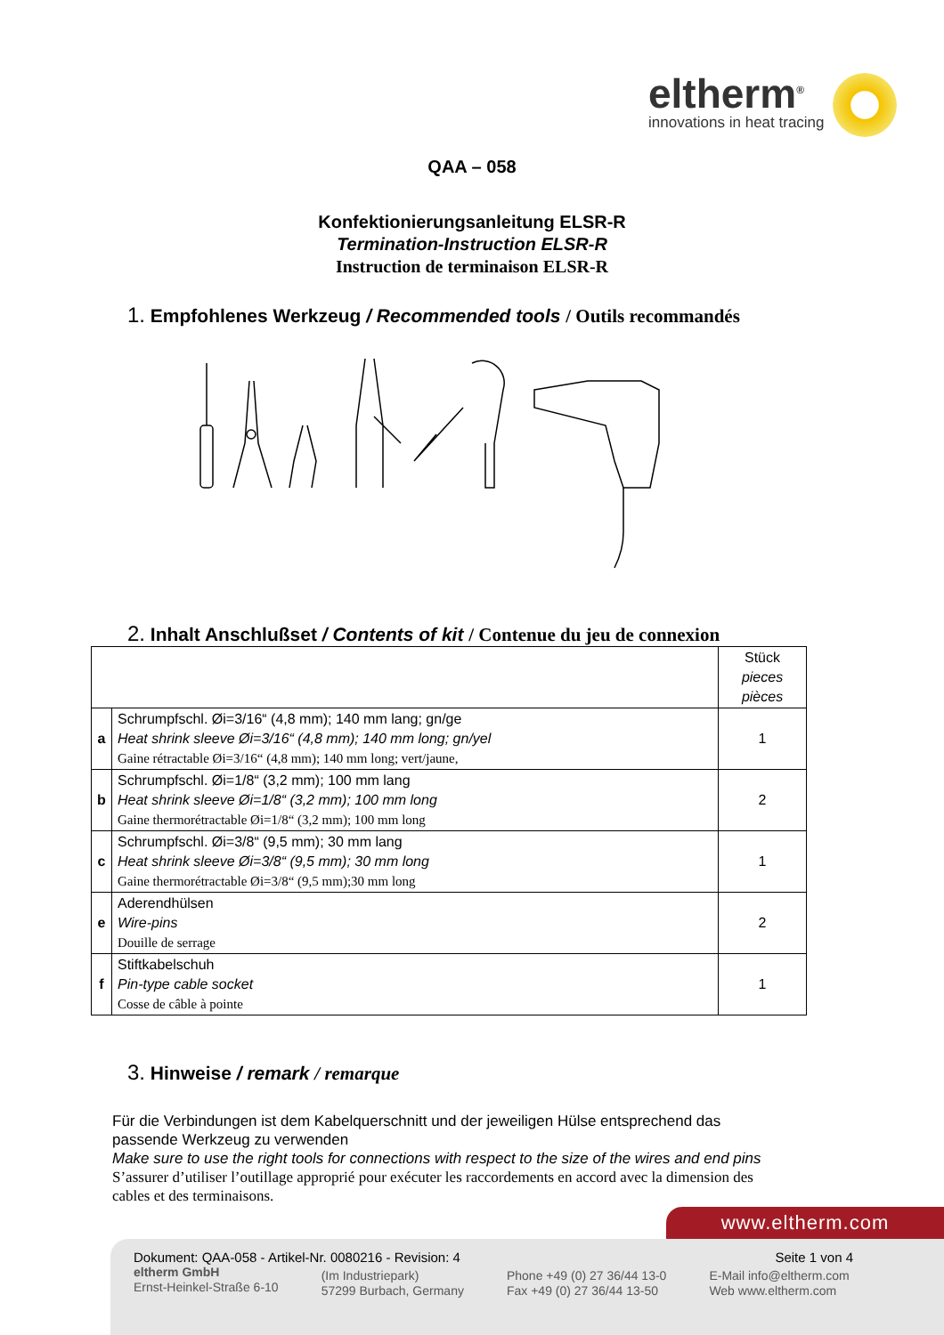eltherm<sup>®</sup>
innovations in heat tracing
QAA – 058
Konfektionierungsanleitung ELSR-R
Termination-Instruction ELSR-R
Instruction de terminaison ELSR-R
1. Empfohlenes Werkzeug / Recommended tools / Outils recommandés
2. Inhalt Anschlußset / Contents of kit / Contenue du jeu de connexion
| | | Stück pieces pièces |
| a | Schrumpfschl. Øi=3/16“ (4,8 mm); 140 mm lang; gn/ge Heat shrink sleeve Øi=3/16“ (4,8 mm); 140 mm long; gn/yel Gaine rétractable Øi=3/16“ (4,8 mm); 140 mm long; vert/jaune, | 1 |
| b | Schrumpfschl. Øi=1/8“ (3,2 mm); 100 mm lang Heat shrink sleeve Øi=1/8“ (3,2 mm); 100 mm long Gaine thermorétractable Øi=1/8“ (3,2 mm); 100 mm long | 2 |
| c | Schrumpfschl. Øi=3/8“ (9,5 mm); 30 mm lang Heat shrink sleeve Øi=3/8“ (9,5 mm); 30 mm long Gaine thermorétractable Øi=3/8“ (9,5 mm);30 mm long | 1 |
| e | Aderendhülsen Wire-pins Douille de serrage | 2 |
| f | Stiftkabelschuh Pin-type cable socket Cosse de câble à pointe | 1 |
3. Hinweise / remark / remarque
Für die Verbindungen ist dem Kabelquerschnitt und der jeweiligen Hülse entsprechend das passende Werkzeug zu verwenden
Make sure to use the right tools for connections with respect to the size of the wires and end pins
S’assurer d’utiliser l’outillage approprié pour exécuter les raccordements en accord avec la dimension des cables et des terminaisons.
www.eltherm.com
Dokument: QAA-058 - Artikel-Nr. 0080216 - Revision: 4 Seite 1 von 4
eltherm GmbH
Ernst-Heinkel-Straße 6-10
(Im Industriepark)
57299 Burbach, Germany
Phone +49 (0) 27 36/44 13-0
Fax +49 (0) 27 36/44 13-50
E-Mail info@eltherm.com
Web www.eltherm.com